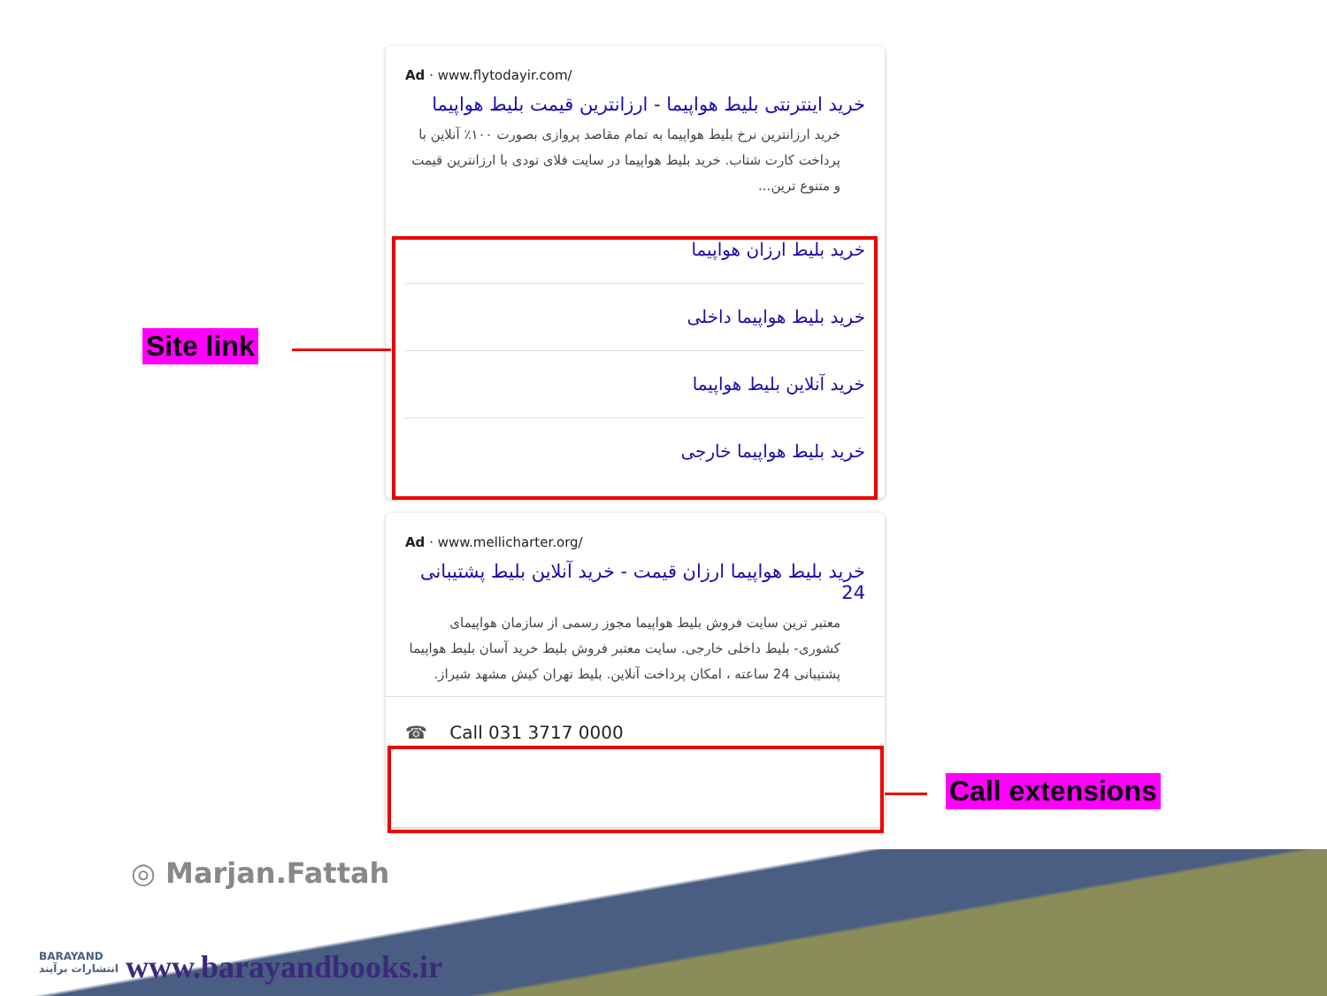Ad · www.flytodayir.com/
خرید اینترنتی بلیط هواپیما - ارزانترین قیمت بلیط هواپیما
خرید ارزانترین نرخ بلیط هواپیما به تمام مقاصد پروازی بصورت ۱۰۰٪ آنلاین با پرداخت کارت شتاب. خرید بلیط هواپیما در سایت فلای تودی با ارزانترین قیمت و متنوع ترین...
خرید بلیط ارزان هواپیما
خرید بلیط هواپیما داخلی
خرید آنلاین بلیط هواپیما
خرید بلیط هواپیما خارجی
Ad · www.mellicharter.org/
خرید بلیط هواپیما ارزان قیمت - خرید آنلاین بلیط پشتیبانی 24
معتبر ترین سایت فروش بلیط هواپیما مجوز رسمی از سازمان هواپیمای کشوری- بلیط داخلی خارجی. سایت معتبر فروش بلیط خرید آسان بلیط هواپیما پشتیبانی 24 ساعته ، امکان پرداخت آنلاین. بلیط تهران کیش مشهد شیراز.
☎ Call 031 3717 0000
Site link
Call extensions
◎ Marjan.Fattah
BARAYAND
انتشارات برآیند
www.barayandbooks.ir